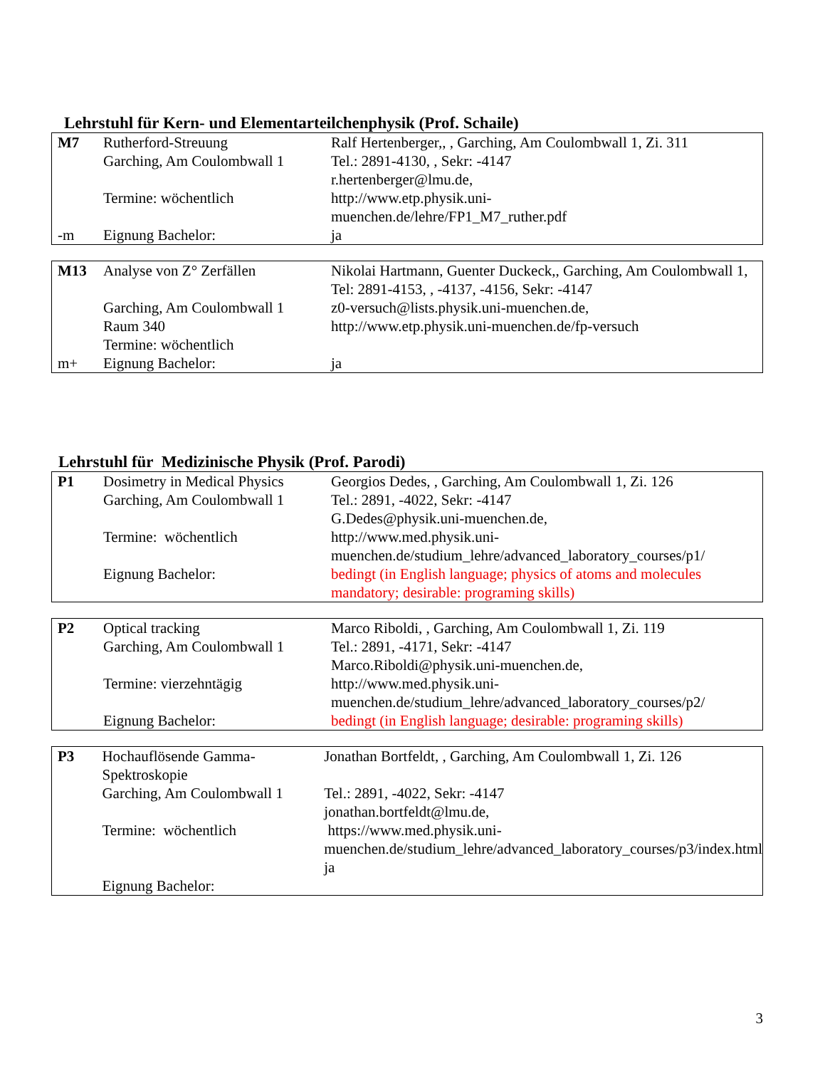Lehrstuhl für Kern- und Elementarteilchenphysik (Prof. Schaile)
| M7 | Rutherford-Streuung Garching, Am Coulombwall 1 Termine: wöchentlich | Ralf Hertenberger,, , Garching, Am Coulombwall 1, Zi. 311 Tel.: 2891-4130, , Sekr: -4147 r.hertenberger@lmu.de, http://www.etp.physik.uni- muenchen.de/lehre/FP1_M7_ruther.pdf |
| -m | Eignung Bachelor: | ja |
| M13 | Analyse von Z° Zerfällen Garching, Am Coulombwall 1 Raum 340 Termine: wöchentlich | Nikolai Hartmann, Guenter Duckeck,, Garching, Am Coulombwall 1, Tel: 2891-4153, , -4137, -4156, Sekr: -4147 z0-versuch@lists.physik.uni-muenchen.de, http://www.etp.physik.uni-muenchen.de/fp-versuch |
| m+ | Eignung Bachelor: | ja |
Lehrstuhl für Medizinische Physik (Prof. Parodi)
| P1 | Dosimetry in Medical Physics Garching, Am Coulombwall 1 Termine: wöchentlich Eignung Bachelor: | Georgios Dedes, , Garching, Am Coulombwall 1, Zi. 126 Tel.: 2891, -4022, Sekr: -4147 G.Dedes@physik.uni-muenchen.de, http://www.med.physik.uni- muenchen.de/studium_lehre/advanced_laboratory_courses/p1/ bedingt (in English language; physics of atoms and molecules mandatory; desirable: programing skills) |
| P2 | Optical tracking Garching, Am Coulombwall 1 Termine: vierzehntägig Eignung Bachelor: | Marco Riboldi, , Garching, Am Coulombwall 1, Zi. 119 Tel.: 2891, -4171, Sekr: -4147 Marco.Riboldi@physik.uni-muenchen.de, http://www.med.physik.uni- muenchen.de/studium_lehre/advanced_laboratory_courses/p2/ bedingt (in English language; desirable: programing skills) |
| P3 | Hochauflösende Gamma-Spektroskopie Garching, Am Coulombwall 1 Termine: wöchentlich Eignung Bachelor: | Jonathan Bortfeldt, , Garching, Am Coulombwall 1, Zi. 126 Tel.: 2891, -4022, Sekr: -4147 jonathan.bortfeldt@lmu.de, https://www.med.physik.uni- muenchen.de/studium_lehre/advanced_laboratory_courses/p3/index.html ja |
3